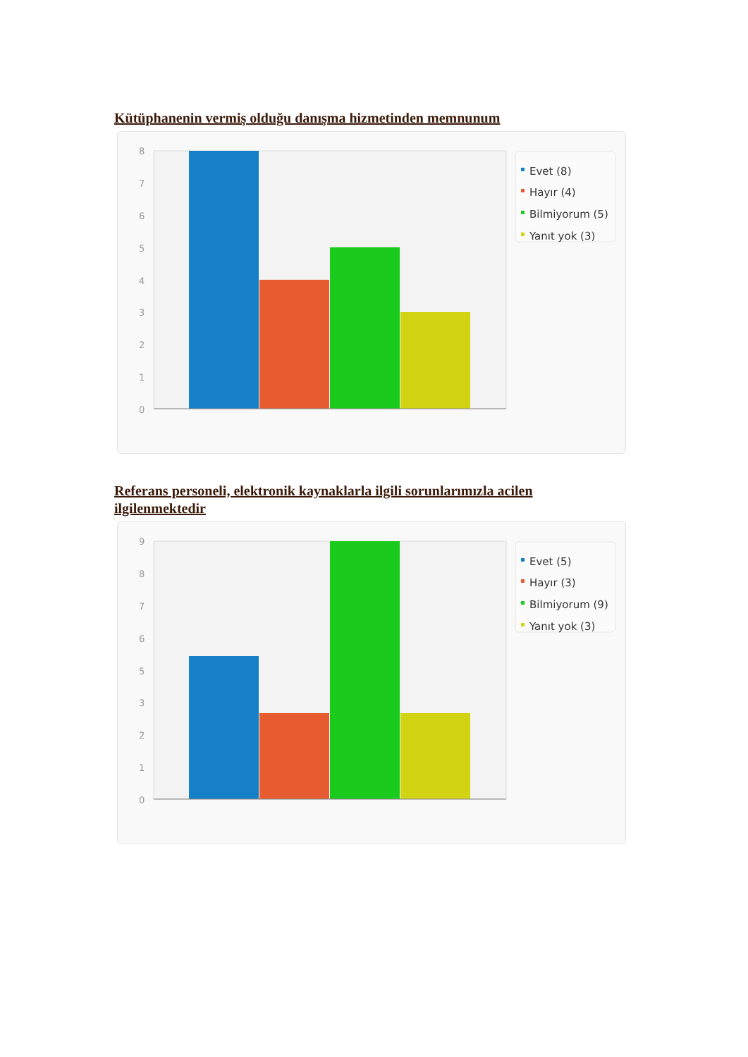Kütüphanenin vermiş olduğu danışma hizmetinden memnunum
8
7
6
5
4
3
2
1
0
Evet (8)
Hayır (4)
Bilmiyorum (5)
Yanıt yok (3)
Referans personeli, elektronik kaynaklarla ilgili sorunlarımızla acilen ilgilenmektedir
9
8
7
6
5
3
2
1
0
Evet (5)
Hayır (3)
Bilmiyorum (9)
Yanıt yok (3)